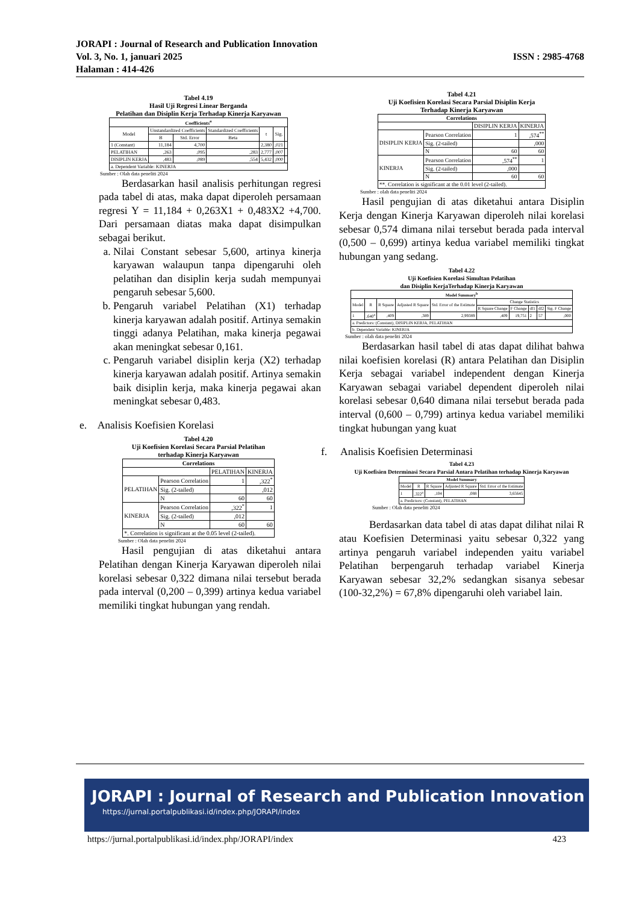JORAPI : Journal of Research and Publication Innovation
Vol. 3, No. 1, januari 2025 ISSN : 2985-4768
Halaman : 414-426
Tabel 4.19
Hasil Uji Regresi Linear Berganda
Pelatihan dan Disiplin Kerja Terhadap Kinerja Karyawan
| Coefficients<sup>a</sup> | | | | | | |
| --- | --- | --- | --- | --- | --- | --- |
| Model | Unstandardized Coefficients | | Standardized Coefficients | t | Sig. | |
| | B | Std. Error | Beta | | | |
| 1 (Constant) | 11,184 | 4,700 | | 2,380 | ,021 | |
| PELATIHAN | ,263 | ,095 | ,283 | 2,777 | ,007 | |
| DISIPLIN KERJA | ,483 | ,089 | ,554 | 5,432 | ,000 | |
| a. Dependent Variable: KINERJA | | | | | | |
Sumber : Olah data peneliti 2024
Berdasarkan hasil analisis perhitungan regresi pada tabel di atas, maka dapat diperoleh persamaan regresi Y = 11,184 + 0,263X1 + 0,483X2 +4,700. Dari persamaan diatas maka dapat disimpulkan sebagai berikut.
a. Nilai Constant sebesar 5,600, artinya kinerja karyawan walaupun tanpa dipengaruhi oleh pelatihan dan disiplin kerja sudah mempunyai pengaruh sebesar 5,600.
b. Pengaruh variabel Pelatihan (X1) terhadap kinerja karyawan adalah positif. Artinya semakin tinggi adanya Pelatihan, maka kinerja pegawai akan meningkat sebesar 0,161.
c. Pengaruh variabel disiplin kerja (X2) terhadap kinerja karyawan adalah positif. Artinya semakin baik disiplin kerja, maka kinerja pegawai akan meningkat sebesar 0,483.
e. Analisis Koefisien Korelasi
Tabel 4.20
Uji Koefisien Korelasi Secara Parsial Pelatihan
terhadap Kinerja Karyawan
| Correlations | | | |
| --- | --- | --- | --- |
| | | PELATIHAN | KINERJA |
| PELATIHAN | Pearson Correlation | 1 | ,322<sup>*</sup> |
| | Sig. (2-tailed) | | ,012 |
| | N | 60 | 60 |
| KINERJA | Pearson Correlation | ,322<sup>*</sup> | 1 |
| | Sig. (2-tailed) | ,012 | |
| | N | 60 | 60 |
| *. Correlation is significant at the 0.05 level (2-tailed). | | | |
Sumber : Olah data peneliti 2024
Hasil pengujian di atas diketahui antara Pelatihan dengan Kinerja Karyawan diperoleh nilai korelasi sebesar 0,322 dimana nilai tersebut berada pada interval (0,200 – 0,399) artinya kedua variabel memiliki tingkat hubungan yang rendah.
Tabel 4.21
Uji Koefisien Korelasi Secara Parsial Disiplin Kerja
Terhadap Kinerja Karyawan
| Correlations | | | |
| --- | --- | --- | --- |
| | | DISIPLIN KERJA | KINERJA |
| DISIPLIN KERJA | Pearson Correlation | 1 | ,574<sup>**</sup> |
| | Sig. (2-tailed) | | ,000 |
| | N | 60 | 60 |
| KINERJA | Pearson Correlation | ,574<sup>**</sup> | 1 |
| | Sig. (2-tailed) | ,000 | |
| | N | 60 | 60 |
| **. Correlation is significant at the 0.01 level (2-tailed). | | | |
Sumber : olah data peneliti 2024
Hasil pengujian di atas diketahui antara Disiplin Kerja dengan Kinerja Karyawan diperoleh nilai korelasi sebesar 0,574 dimana nilai tersebut berada pada interval (0,500 – 0,699) artinya kedua variabel memiliki tingkat hubungan yang sedang.
Tabel 4.22
Uji Koefisien Korelasi Simultan Pelatihan
dan Disiplin KerjaTerhadap Kinerja Karyawan
| Model Summary<sup>b</sup> | | | | | | | | | |
| --- | --- | --- | --- | --- | --- | --- | --- | --- | --- |
| Model | R | R Square | Adjusted R Square | Std. Error of the Estimate | Change Statistics | | | | |
| | | | | | R Square Change | F Change | df1 | df2 | Sig. F Change |
| 1 | ,640<sup>a</sup> | ,409 | ,389 | 2,99389 | ,409 | 19,751 | 2 | 57 | ,000 |
| a. Predictors: (Constant), DISIPLIN KERJA, PELATIHAN | | | | | | | | | |
| b. Dependent Variable: KINERJA | | | | | | | | | |
Sumber : olah data peneliti 2024
Berdasarkan hasil tabel di atas dapat dilihat bahwa nilai koefisien korelasi (R) antara Pelatihan dan Disiplin Kerja sebagai variabel independent dengan Kinerja Karyawan sebagai variabel dependent diperoleh nilai korelasi sebesar 0,640 dimana nilai tersebut berada pada interval (0,600 – 0,799) artinya kedua variabel memiliki tingkat hubungan yang kuat
f. Analisis Koefisien Determinasi
Tabel 4.23
Uji Koefisien Determinasi Secara Parsial Antara Pelatihan terhadap Kinerja Karyawan
| Model Summary | | | | |
| --- | --- | --- | --- | --- |
| Model | R | R Square | Adjusted R Square | Std. Error of the Estimate |
| 1 | ,322<sup>a</sup> | ,104 | ,088 | 3,65645 |
| a. Predictors: (Constant), PELATIHAN | | | | |
Sumber : Olah data peneliti 2024
Berdasarkan data tabel di atas dapat dilihat nilai R atau Koefisien Determinasi yaitu sebesar 0,322 yang artinya pengaruh variabel independen yaitu variabel Pelatihan berpengaruh terhadap variabel Kinerja Karyawan sebesar 32,2% sedangkan sisanya sebesar (100-32,2%) = 67,8% dipengaruhi oleh variabel lain.
JORAPI : Journal of Research and Publication Innovation
https://jurnal.portalpublikasi.id/index.php/JORAPI/index
https://jurnal.portalpublikasi.id/index.php/JORAPI/index 423